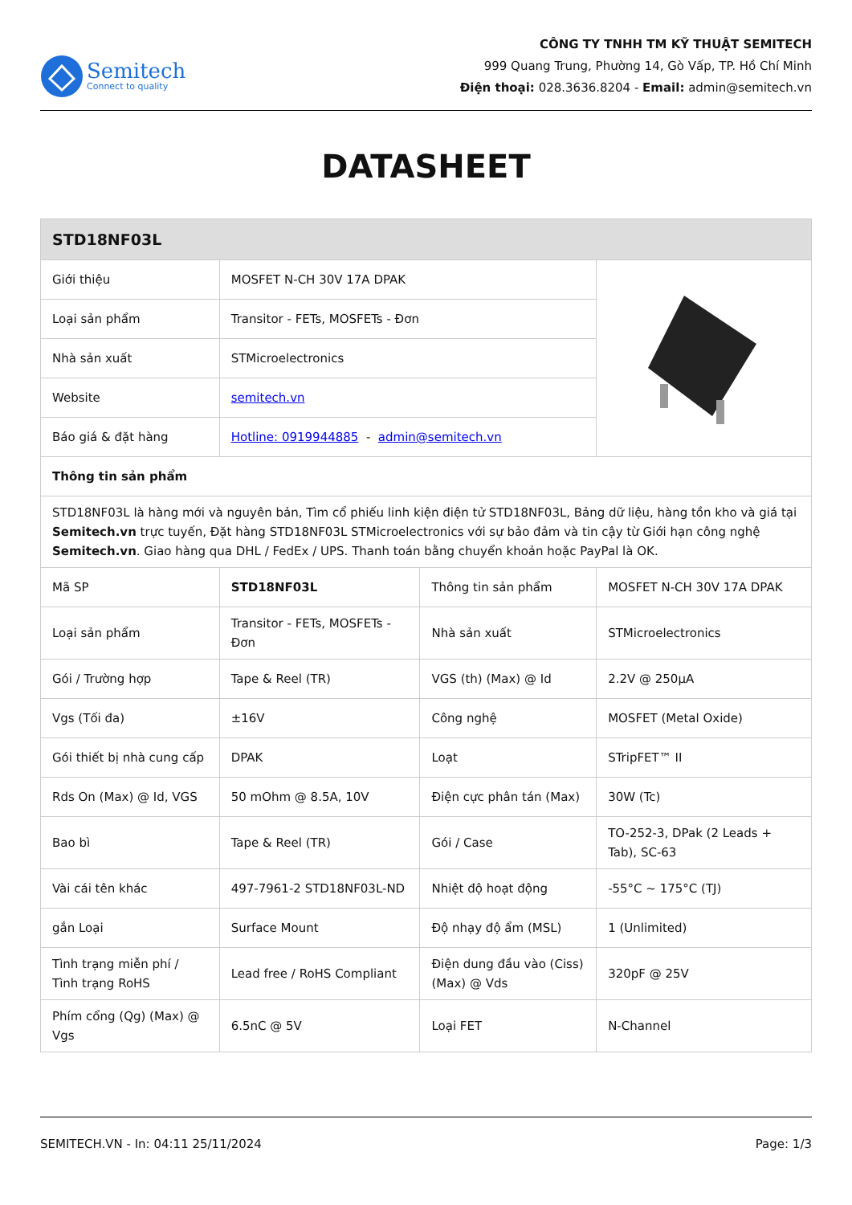Semitech
Connect to quality
CÔNG TY TNHH TM KỸ THUẬT SEMITECH
999 Quang Trung, Phường 14, Gò Vấp, TP. Hồ Chí Minh
Điện thoại: 028.3636.8204 - Email: admin@semitech.vn
DATASHEET
| STD18NF03L | | | |
| Giới thiệu | MOSFET N-CH 30V 17A DPAK | | |
| Loại sản phẩm | Transitor - FETs, MOSFETs - Đơn | | |
| Nhà sản xuất | STMicroelectronics | | |
| Website | semitech.vn | | |
| Báo giá & đặt hàng | Hotline: 0919944885 - admin@semitech.vn | | |
| Thông tin sản phẩm | | | |
| STD18NF03L là hàng mới và nguyên bản, Tìm cổ phiếu linh kiện điện tử STD18NF03L, Bảng dữ liệu, hàng tồn kho và giá tại Semitech.vn trực tuyến, Đặt hàng STD18NF03L STMicroelectronics với sự bảo đảm và tin cậy từ Giới hạn công nghệ Semitech.vn . Giao hàng qua DHL / FedEx / UPS. Thanh toán bằng chuyển khoản hoặc PayPal là OK. | | | |
| Mã SP | STD18NF03L | Thông tin sản phẩm | MOSFET N-CH 30V 17A DPAK |
| Loại sản phẩm | Transitor - FETs, MOSFETs - Đơn | Nhà sản xuất | STMicroelectronics |
| Gói / Trường hợp | Tape & Reel (TR) | VGS (th) (Max) @ Id | 2.2V @ 250µA |
| Vgs (Tối đa) | ±16V | Công nghệ | MOSFET (Metal Oxide) |
| Gói thiết bị nhà cung cấp | DPAK | Loạt | STripFET™ II |
| Rds On (Max) @ Id, VGS | 50 mOhm @ 8.5A, 10V | Điện cực phân tán (Max) | 30W (Tc) |
| Bao bì | Tape & Reel (TR) | Gói / Case | TO-252-3, DPak (2 Leads + Tab), SC-63 |
| Vài cái tên khác | 497-7961-2 STD18NF03L-ND | Nhiệt độ hoạt động | -55°C ~ 175°C (TJ) |
| gắn Loại | Surface Mount | Độ nhạy độ ẩm (MSL) | 1 (Unlimited) |
| Tình trạng miễn phí / Tình trạng RoHS | Lead free / RoHS Compliant | Điện dung đầu vào (Ciss) (Max) @ Vds | 320pF @ 25V |
| Phím cổng (Qg) (Max) @ Vgs | 6.5nC @ 5V | Loại FET | N-Channel |
SEMITECH.VN - In: 04:11 25/11/2024 Page: 1/3